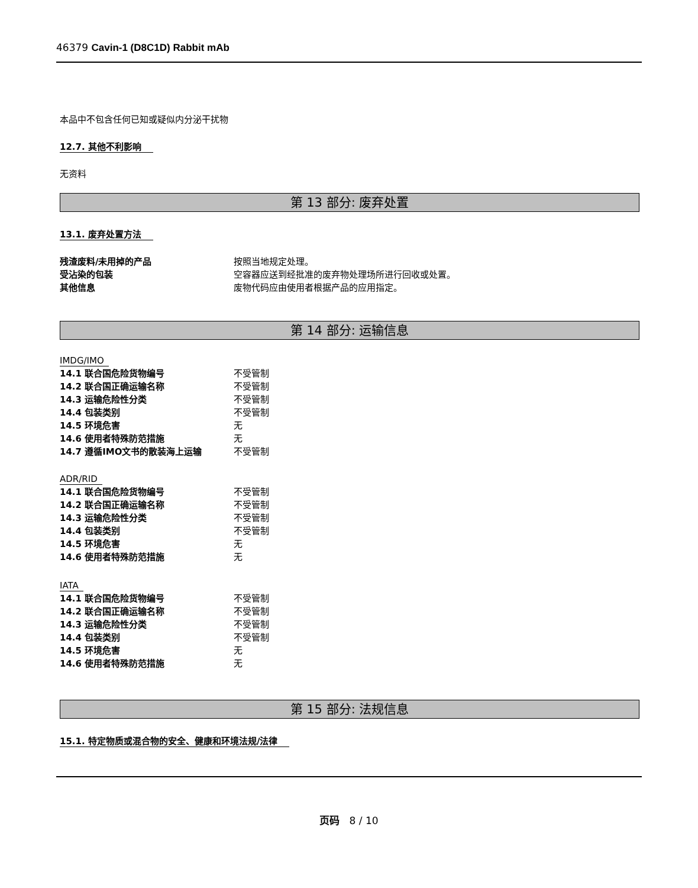46379 Cavin-1 (D8C1D) Rabbit mAb
本品中不包含任何已知或疑似内分泌干扰物
12.7. 其他不利影响
无资料
第 13 部分: 废弃处置
13.1. 废弃处置方法
| 残渣废料/未用掉的产品 | 按照当地规定处理。 |
| 受沾染的包装 | 空容器应送到经批准的废弃物处理场所进行回收或处置。 |
| 其他信息 | 废物代码应由使用者根据产品的应用指定。 |
第 14 部分: 运输信息
IMDG/IMO
| 14.1 联合国危险货物编号 | 不受管制 |
| 14.2 联合国正确运输名称 | 不受管制 |
| 14.3 运输危险性分类 | 不受管制 |
| 14.4 包装类别 | 不受管制 |
| 14.5 环境危害 | 无 |
| 14.6 使用者特殊防范措施 | 无 |
| 14.7 遵循IMO文书的散装海上运输 | 不受管制 |
ADR/RID
| 14.1 联合国危险货物编号 | 不受管制 |
| 14.2 联合国正确运输名称 | 不受管制 |
| 14.3 运输危险性分类 | 不受管制 |
| 14.4 包装类别 | 不受管制 |
| 14.5 环境危害 | 无 |
| 14.6 使用者特殊防范措施 | 无 |
IATA
| 14.1 联合国危险货物编号 | 不受管制 |
| 14.2 联合国正确运输名称 | 不受管制 |
| 14.3 运输危险性分类 | 不受管制 |
| 14.4 包装类别 | 不受管制 |
| 14.5 环境危害 | 无 |
| 14.6 使用者特殊防范措施 | 无 |
第 15 部分: 法规信息
15.1. 特定物质或混合物的安全、健康和环境法规/法律
页码 8 / 10